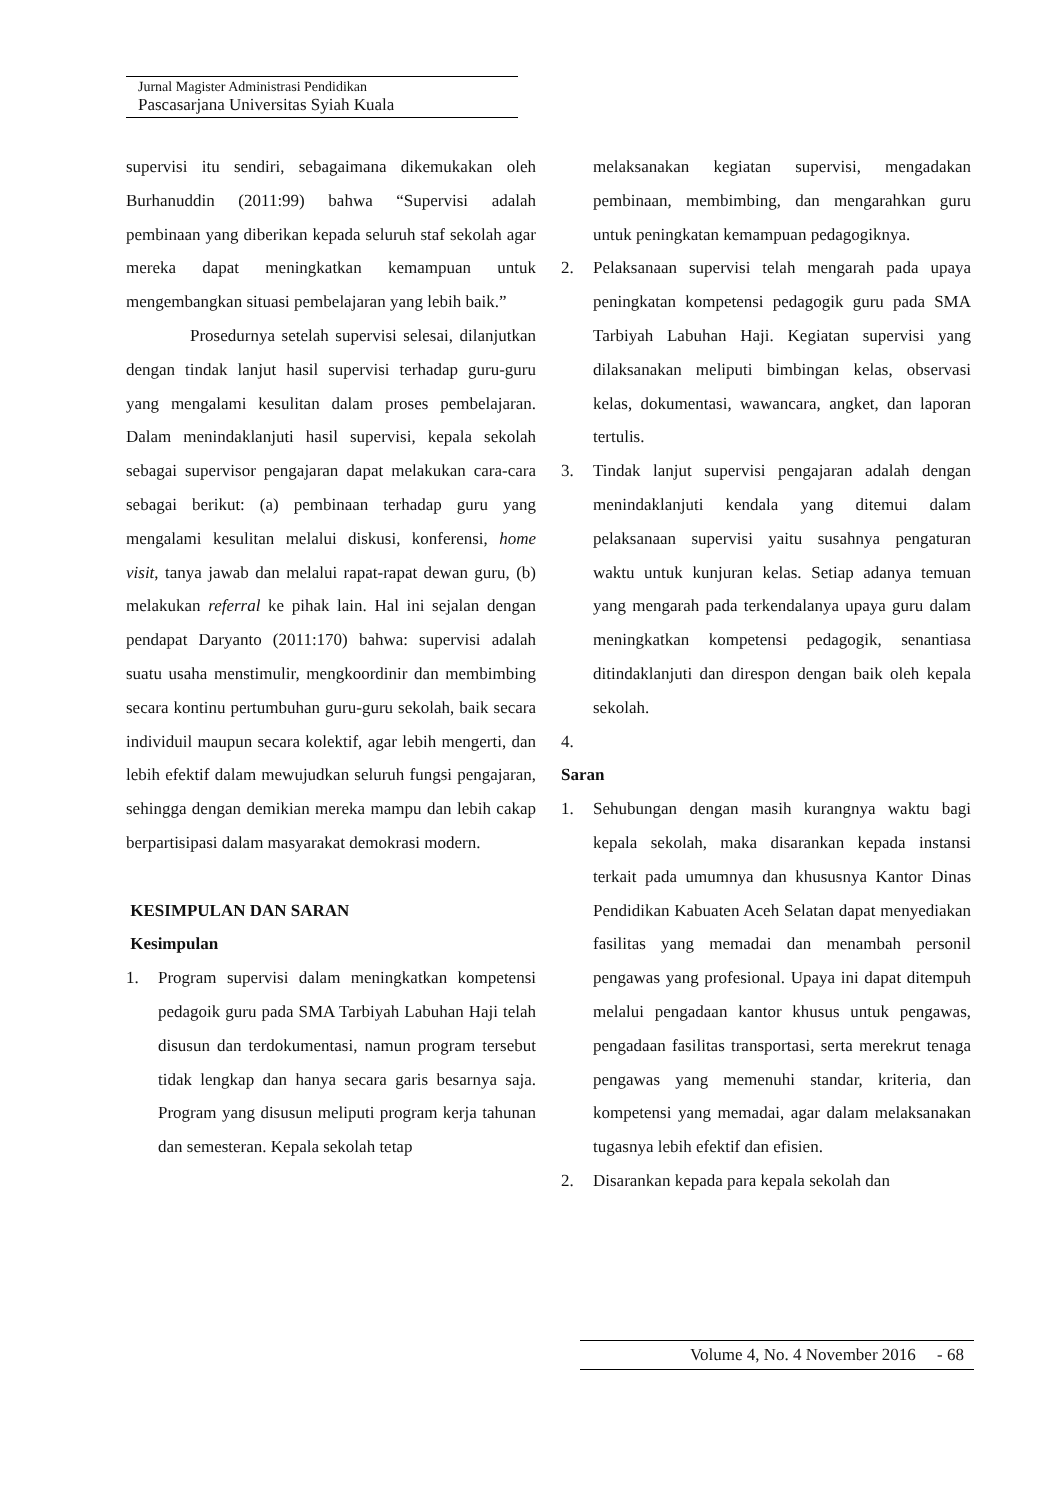Jurnal Magister Administrasi Pendidikan
Pascasarjana Universitas Syiah Kuala
supervisi itu sendiri, sebagaimana dikemukakan oleh Burhanuddin (2011:99) bahwa “Supervisi adalah pembinaan yang diberikan kepada seluruh staf sekolah agar mereka dapat meningkatkan kemampuan untuk mengembangkan situasi pembelajaran yang lebih baik.”
Prosedurnya setelah supervisi selesai, dilanjutkan dengan tindak lanjut hasil supervisi terhadap guru-guru yang mengalami kesulitan dalam proses pembelajaran. Dalam menindaklanjuti hasil supervisi, kepala sekolah sebagai supervisor pengajaran dapat melakukan cara-cara sebagai berikut: (a) pembinaan terhadap guru yang mengalami kesulitan melalui diskusi, konferensi, home visit, tanya jawab dan melalui rapat-rapat dewan guru, (b) melakukan referral ke pihak lain. Hal ini sejalan dengan pendapat Daryanto (2011:170) bahwa: supervisi adalah suatu usaha menstimulir, mengkoordinir dan membimbing secara kontinu pertumbuhan guru-guru sekolah, baik secara individuil maupun secara kolektif, agar lebih mengerti, dan lebih efektif dalam mewujudkan seluruh fungsi pengajaran, sehingga dengan demikian mereka mampu dan lebih cakap berpartisipasi dalam masyarakat demokrasi modern.
KESIMPULAN DAN SARAN
Kesimpulan
1. Program supervisi dalam meningkatkan kompetensi pedagoik guru pada SMA Tarbiyah Labuhan Haji telah disusun dan terdokumentasi, namun program tersebut tidak lengkap dan hanya secara garis besarnya saja. Program yang disusun meliputi program kerja tahunan dan semesteran. Kepala sekolah tetap
melaksanakan kegiatan supervisi, mengadakan pembinaan, membimbing, dan mengarahkan guru untuk peningkatan kemampuan pedagogiknya.
2. Pelaksanaan supervisi telah mengarah pada upaya peningkatan kompetensi pedagogik guru pada SMA Tarbiyah Labuhan Haji. Kegiatan supervisi yang dilaksanakan meliputi bimbingan kelas, observasi kelas, dokumentasi, wawancara, angket, dan laporan tertulis.
3. Tindak lanjut supervisi pengajaran adalah dengan menindaklanjuti kendala yang ditemui dalam pelaksanaan supervisi yaitu susahnya pengaturan waktu untuk kunjuran kelas. Setiap adanya temuan yang mengarah pada terkendalanya upaya guru dalam meningkatkan kompetensi pedagogik, senantiasa ditindaklanjuti dan direspon dengan baik oleh kepala sekolah.
4.
Saran
1. Sehubungan dengan masih kurangnya waktu bagi kepala sekolah, maka disarankan kepada instansi terkait pada umumnya dan khususnya Kantor Dinas Pendidikan Kabuaten Aceh Selatan dapat menyediakan fasilitas yang memadai dan menambah personil pengawas yang profesional. Upaya ini dapat ditempuh melalui pengadaan kantor khusus untuk pengawas, pengadaan fasilitas transportasi, serta merekrut tenaga pengawas yang memenuhi standar, kriteria, dan kompetensi yang memadai, agar dalam melaksanakan tugasnya lebih efektif dan efisien.
2. Disarankan kepada para kepala sekolah dan
Volume 4, No. 4 November 2016 - 68